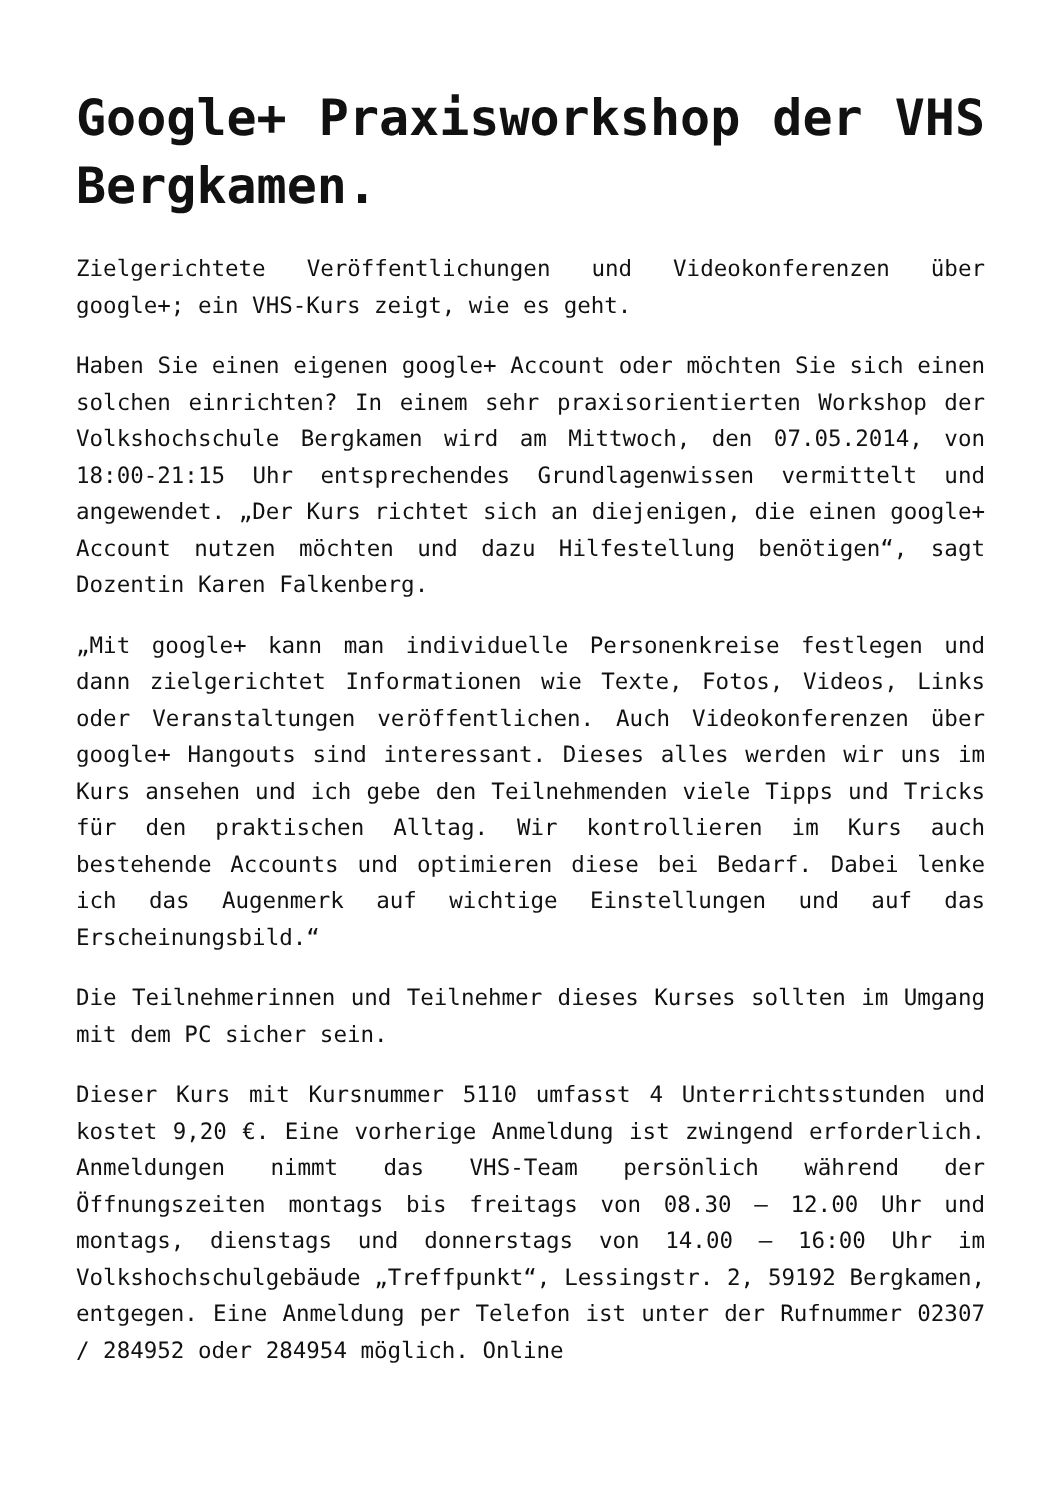Google+ Praxisworkshop der VHS Bergkamen.
Zielgerichtete Veröffentlichungen und Videokonferenzen über google+; ein VHS-Kurs zeigt, wie es geht.
Haben Sie einen eigenen google+ Account oder möchten Sie sich einen solchen einrichten? In einem sehr praxisorientierten Workshop der Volkshochschule Bergkamen wird am Mittwoch, den 07.05.2014, von 18:00-21:15 Uhr entsprechendes Grundlagenwissen vermittelt und angewendet. „Der Kurs richtet sich an diejenigen, die einen google+ Account nutzen möchten und dazu Hilfestellung benötigen“, sagt Dozentin Karen Falkenberg.
„Mit google+ kann man individuelle Personenkreise festlegen und dann zielgerichtet Informationen wie Texte, Fotos, Videos, Links oder Veranstaltungen veröffentlichen. Auch Videokonferenzen über google+ Hangouts sind interessant. Dieses alles werden wir uns im Kurs ansehen und ich gebe den Teilnehmenden viele Tipps und Tricks für den praktischen Alltag. Wir kontrollieren im Kurs auch bestehende Accounts und optimieren diese bei Bedarf. Dabei lenke ich das Augenmerk auf wichtige Einstellungen und auf das Erscheinungsbild.“
Die Teilnehmerinnen und Teilnehmer dieses Kurses sollten im Umgang mit dem PC sicher sein.
Dieser Kurs mit Kursnummer 5110 umfasst 4 Unterrichtsstunden und kostet 9,20 €. Eine vorherige Anmeldung ist zwingend erforderlich. Anmeldungen nimmt das VHS-Team persönlich während der Öffnungszeiten montags bis freitags von 08.30 – 12.00 Uhr und montags, dienstags und donnerstags von 14.00 – 16:00 Uhr im Volkshochschulgebäude „Treffpunkt“, Lessingstr. 2, 59192 Bergkamen, entgegen. Eine Anmeldung per Telefon ist unter der Rufnummer 02307 / 284952 oder 284954 möglich. Online